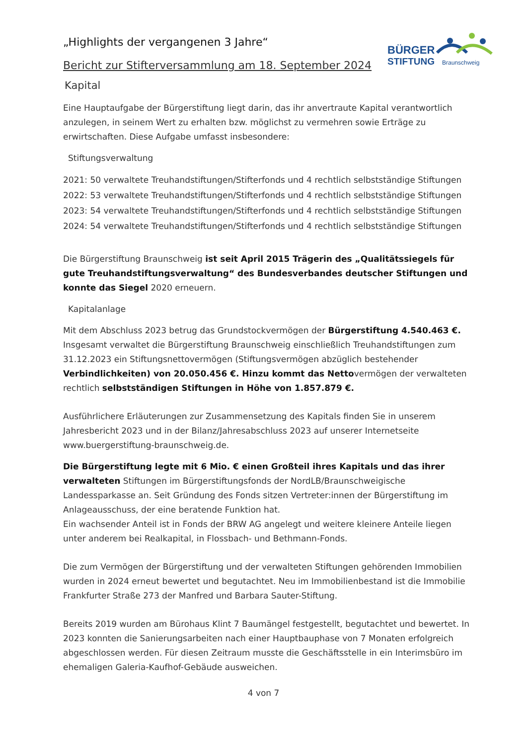BÜRGER
STIFTUNG
Braunschweig
„Highlights der vergangenen 3 Jahre“
Bericht zur Stifterversammlung am 18. September 2024
Kapital
Eine Hauptaufgabe der Bürgerstiftung liegt darin, das ihr anvertraute Kapital verantwortlich anzulegen, in seinem Wert zu erhalten bzw. möglichst zu vermehren sowie Erträge zu erwirtschaften. Diese Aufgabe umfasst insbesondere:
Stiftungsverwaltung
2021: 50 verwaltete Treuhandstiftungen/Stifterfonds und 4 rechtlich selbstständige Stiftungen
2022: 53 verwaltete Treuhandstiftungen/Stifterfonds und 4 rechtlich selbstständige Stiftungen
2023: 54 verwaltete Treuhandstiftungen/Stifterfonds und 4 rechtlich selbstständige Stiftungen
2024: 54 verwaltete Treuhandstiftungen/Stifterfonds und 4 rechtlich selbstständige Stiftungen
Die Bürgerstiftung Braunschweig ist seit April 2015 Trägerin des „Qualitätssiegels für gute Treuhandstiftungsverwaltung“ des Bundesverbandes deutscher Stiftungen und konnte das Siegel 2020 erneuern.
Kapitalanlage
Mit dem Abschluss 2023 betrug das Grundstockvermögen der Bürgerstiftung 4.540.463 €. Insgesamt verwaltet die Bürgerstiftung Braunschweig einschließlich Treuhandstiftungen zum 31.12.2023 ein Stiftungsnettovermögen (Stiftungsvermögen abzüglich bestehender Verbindlichkeiten) von 20.050.456 €. Hinzu kommt das Nettovermögen der verwalteten rechtlich selbstständigen Stiftungen in Höhe von 1.857.879 €.
Ausführlichere Erläuterungen zur Zusammensetzung des Kapitals finden Sie in unserem Jahresbericht 2023 und in der Bilanz/Jahresabschluss 2023 auf unserer Internetseite www.buergerstiftung-braunschweig.de.
Die Bürgerstiftung legte mit 6 Mio. € einen Großteil ihres Kapitals und das ihrer verwalteten Stiftungen im Bürgerstiftungsfonds der NordLB/Braunschweigische Landessparkasse an. Seit Gründung des Fonds sitzen Vertreter:innen der Bürgerstiftung im Anlageausschuss, der eine beratende Funktion hat.
Ein wachsender Anteil ist in Fonds der BRW AG angelegt und weitere kleinere Anteile liegen unter anderem bei Realkapital, in Flossbach- und Bethmann-Fonds.
Die zum Vermögen der Bürgerstiftung und der verwalteten Stiftungen gehörenden Immobilien wurden in 2024 erneut bewertet und begutachtet. Neu im Immobilienbestand ist die Immobilie Frankfurter Straße 273 der Manfred und Barbara Sauter-Stiftung.
Bereits 2019 wurden am Bürohaus Klint 7 Baumängel festgestellt, begutachtet und bewertet. In 2023 konnten die Sanierungsarbeiten nach einer Hauptbauphase von 7 Monaten erfolgreich abgeschlossen werden. Für diesen Zeitraum musste die Geschäftsstelle in ein Interimsbüro im ehemaligen Galeria-Kaufhof-Gebäude ausweichen.
4 von 7